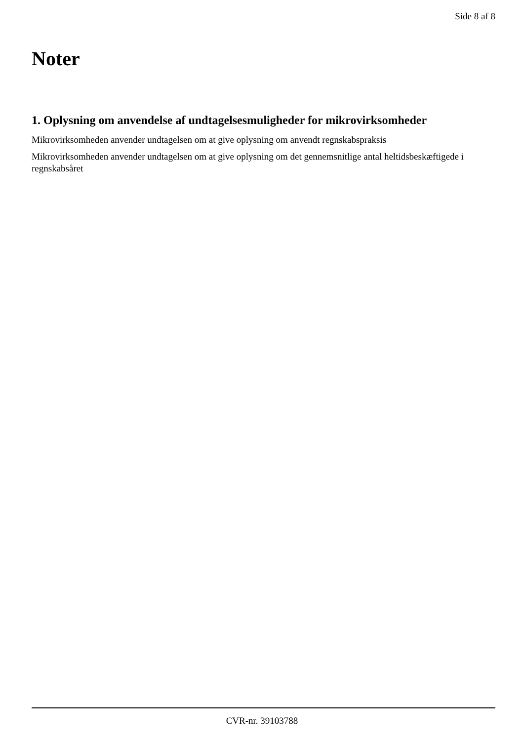Side 8 af 8
Noter
1. Oplysning om anvendelse af undtagelsesmuligheder for mikrovirksomheder
Mikrovirksomheden anvender undtagelsen om at give oplysning om anvendt regnskabspraksis
Mikrovirksomheden anvender undtagelsen om at give oplysning om det gennemsnitlige antal heltidsbeskæftigede i regnskabsåret
CVR-nr. 39103788